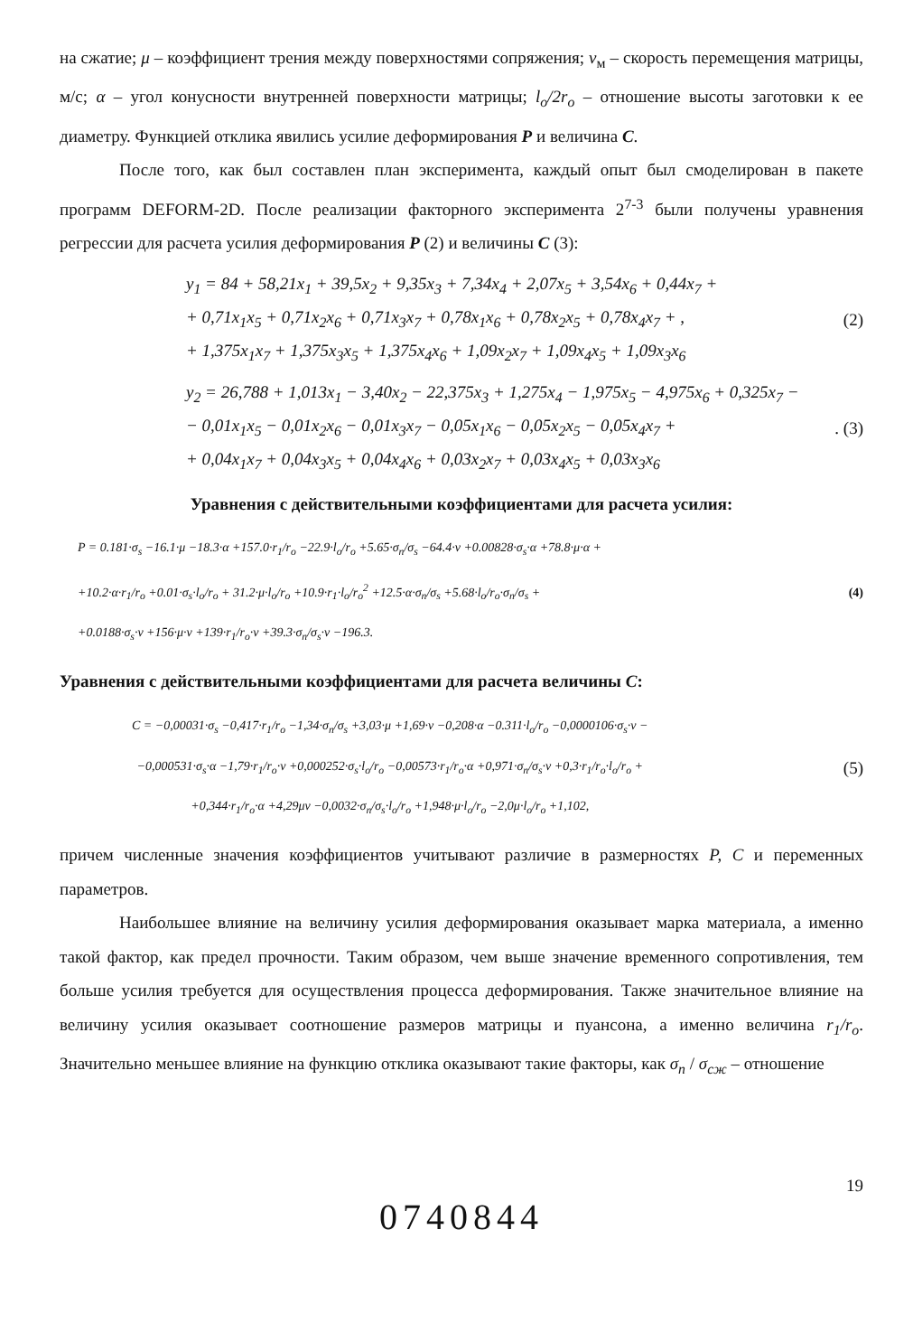на сжатие; μ – коэффициент трения между поверхностями сопряжения; v<sub>м</sub> – скорость перемещения матрицы, м/с; α – угол конусности внутренней поверхности матрицы; l<sub>o</sub>/2r<sub>o</sub> – отношение высоты заготовки к ее диаметру. Функцией отклика явились усилие деформирования P и величина C.
После того, как был составлен план эксперимента, каждый опыт был смоделирован в пакете программ DEFORM-2D. После реализации факторного эксперимента 2<sup>7-3</sup> были получены уравнения регрессии для расчета усилия деформирования P (2) и величины C (3):
y<sub>1</sub> = 84 + 58,21x<sub>1</sub> + 39,5x<sub>2</sub> + 9,35x<sub>3</sub> + 7,34x<sub>4</sub> + 2,07x<sub>5</sub> + 3,54x<sub>6</sub> + 0,44x<sub>7</sub> +
+ 0,71x<sub>1</sub>x<sub>5</sub> + 0,71x<sub>2</sub>x<sub>6</sub> + 0,71x<sub>3</sub>x<sub>7</sub> + 0,78x<sub>1</sub>x<sub>6</sub> + 0,78x<sub>2</sub>x<sub>5</sub> + 0,78x<sub>4</sub>x<sub>7</sub> + ,
+ 1,375x<sub>1</sub>x<sub>7</sub> + 1,375x<sub>3</sub>x<sub>5</sub> + 1,375x<sub>4</sub>x<sub>6</sub> + 1,09x<sub>2</sub>x<sub>7</sub> + 1,09x<sub>4</sub>x<sub>5</sub> + 1,09x<sub>3</sub>x<sub>6</sub>
(2)
y<sub>2</sub> = 26,788 + 1,013x<sub>1</sub> − 3,40x<sub>2</sub> − 22,375x<sub>3</sub> + 1,275x<sub>4</sub> − 1,975x<sub>5</sub> − 4,975x<sub>6</sub> + 0,325x<sub>7</sub> −
− 0,01x<sub>1</sub>x<sub>5</sub> − 0,01x<sub>2</sub>x<sub>6</sub> − 0,01x<sub>3</sub>x<sub>7</sub> − 0,05x<sub>1</sub>x<sub>6</sub> − 0,05x<sub>2</sub>x<sub>5</sub> − 0,05x<sub>4</sub>x<sub>7</sub> +
+ 0,04x<sub>1</sub>x<sub>7</sub> + 0,04x<sub>3</sub>x<sub>5</sub> + 0,04x<sub>4</sub>x<sub>6</sub> + 0,03x<sub>2</sub>x<sub>7</sub> + 0,03x<sub>4</sub>x<sub>5</sub> + 0,03x<sub>3</sub>x<sub>6</sub>
. (3)
Уравнения с действительными коэффициентами для расчета усилия:
P = 0.181·σ<sub>s</sub> −16.1·μ −18.3·α +157.0·r<sub>1</sub>/r<sub>o</sub> −22.9·l<sub>o</sub>/r<sub>o</sub> +5.65·σ<sub>n</sub>/σ<sub>s</sub> −64.4·v +0.00828·σ<sub>s</sub>·α +78.8·μ·α +
+10.2·α·r<sub>1</sub>/r<sub>o</sub> +0.01·σ<sub>s</sub>·l<sub>o</sub>/r<sub>o</sub> + 31.2·μ·l<sub>o</sub>/r<sub>o</sub> +10.9·r<sub>1</sub>·l<sub>o</sub>/r<sub>o</sub><sup>2</sup> +12.5·α·σ<sub>n</sub>/σ<sub>s</sub> +5.68·l<sub>o</sub>/r<sub>o</sub>·σ<sub>n</sub>/σ<sub>s</sub> +
+0.0188·σ<sub>s</sub>·v +156·μ·v +139·r<sub>1</sub>/r<sub>o</sub>·v +39.3·σ<sub>n</sub>/σ<sub>s</sub>·v −196.3.
(4)
Уравнения с действительными коэффициентами для расчета величины C:
C = −0,00031·σ<sub>s</sub> −0,417·r<sub>1</sub>/r<sub>o</sub> −1,34·σ<sub>n</sub>/σ<sub>s</sub> +3,03·μ +1,69·v −0,208·α −0.311·l<sub>o</sub>/r<sub>o</sub> −0,0000106·σ<sub>s</sub>·v −
−0,000531·σ<sub>s</sub>·α −1,79·r<sub>1</sub>/r<sub>o</sub>·v +0,000252·σ<sub>s</sub>·l<sub>o</sub>/r<sub>o</sub> −0,00573·r<sub>1</sub>/r<sub>o</sub>·α +0,971·σ<sub>n</sub>/σ<sub>s</sub>·v +0,3·r<sub>1</sub>/r<sub>o</sub>·l<sub>o</sub>/r<sub>o</sub> +
+0,344·r<sub>1</sub>/r<sub>o</sub>·α +4,29μv −0,0032·σ<sub>n</sub>/σ<sub>s</sub>·l<sub>o</sub>/r<sub>o</sub> +1,948·μ·l<sub>o</sub>/r<sub>o</sub> −2,0μ·l<sub>o</sub>/r<sub>o</sub> +1,102,
(5)
причем численные значения коэффициентов учитывают различие в размерностях P, C и переменных параметров.
Наибольшее влияние на величину усилия деформирования оказывает марка материала, а именно такой фактор, как предел прочности. Таким образом, чем выше значение временного сопротивления, тем больше усилия требуется для осуществления процесса деформирования. Также значительное влияние на величину усилия оказывает соотношение размеров матрицы и пуансона, а именно величина r<sub>1</sub>/r<sub>o</sub>. Значительно меньшее влияние на функцию отклика оказывают такие факторы, как σ<sub>п</sub> / σ<sub>сж</sub> – отношение
19
0740844